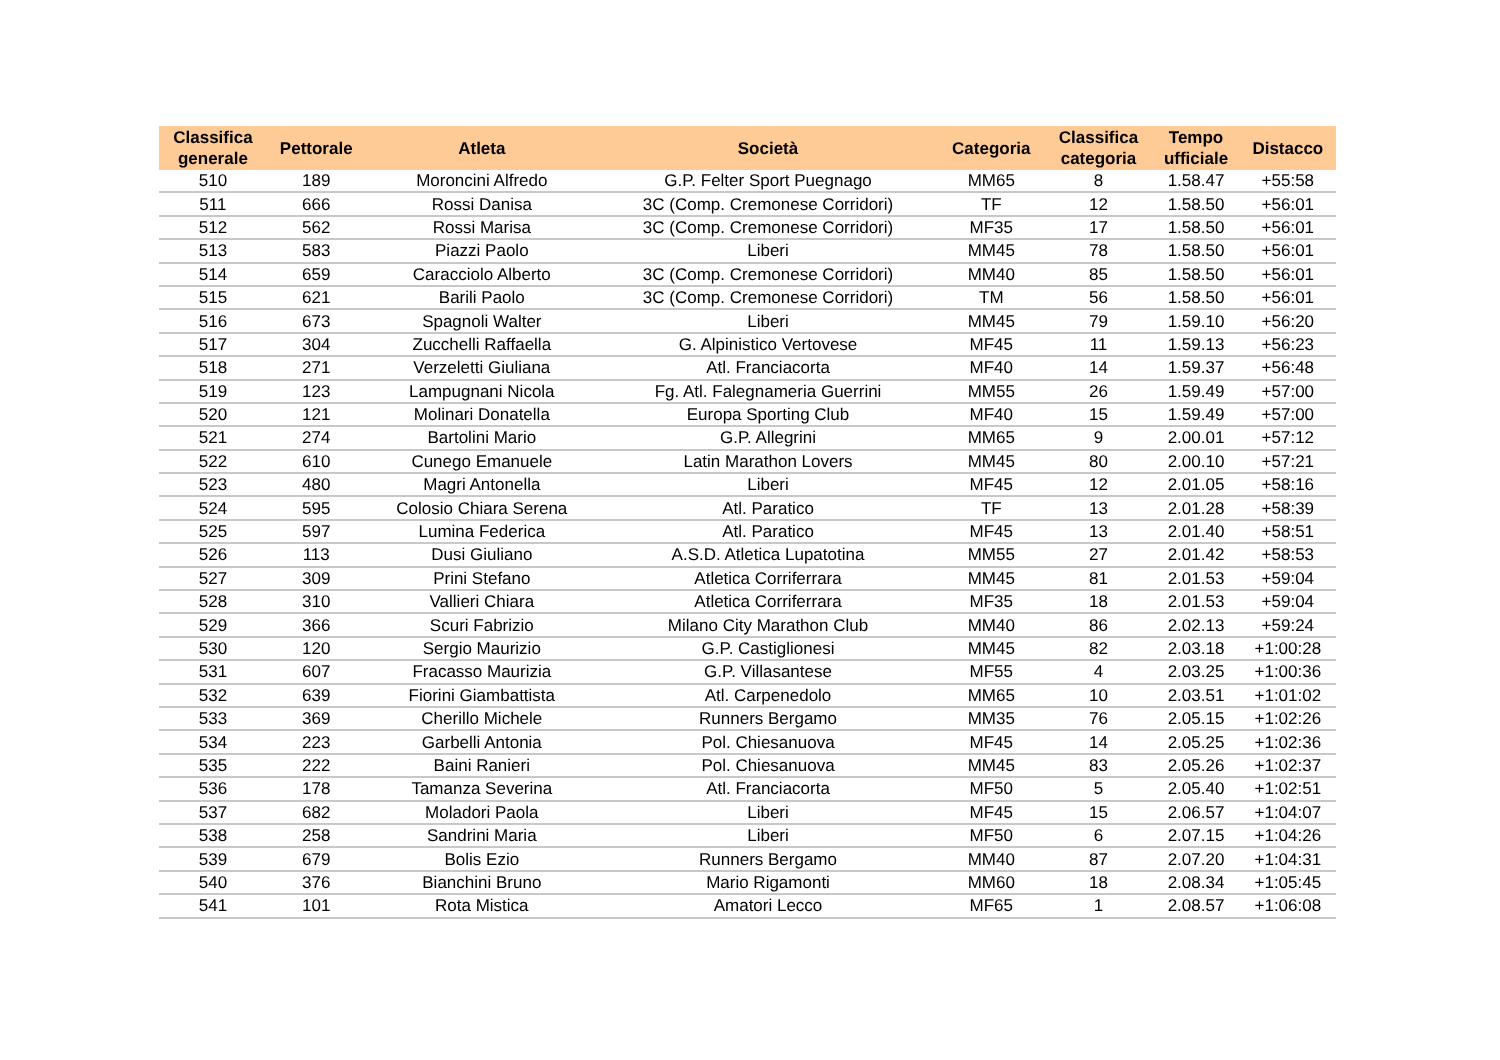| Classifica generale | Pettorale | Atleta | Società | Categoria | Classifica categoria | Tempo ufficiale | Distacco |
| --- | --- | --- | --- | --- | --- | --- | --- |
| 510 | 189 | Moroncini Alfredo | G.P. Felter Sport Puegnago | MM65 | 8 | 1.58.47 | +55:58 |
| 511 | 666 | Rossi Danisa | 3C (Comp. Cremonese Corridori) | TF | 12 | 1.58.50 | +56:01 |
| 512 | 562 | Rossi Marisa | 3C (Comp. Cremonese Corridori) | MF35 | 17 | 1.58.50 | +56:01 |
| 513 | 583 | Piazzi Paolo | Liberi | MM45 | 78 | 1.58.50 | +56:01 |
| 514 | 659 | Caracciolo Alberto | 3C (Comp. Cremonese Corridori) | MM40 | 85 | 1.58.50 | +56:01 |
| 515 | 621 | Barili Paolo | 3C (Comp. Cremonese Corridori) | TM | 56 | 1.58.50 | +56:01 |
| 516 | 673 | Spagnoli Walter | Liberi | MM45 | 79 | 1.59.10 | +56:20 |
| 517 | 304 | Zucchelli Raffaella | G. Alpinistico Vertovese | MF45 | 11 | 1.59.13 | +56:23 |
| 518 | 271 | Verzeletti Giuliana | Atl. Franciacorta | MF40 | 14 | 1.59.37 | +56:48 |
| 519 | 123 | Lampugnani Nicola | Fg. Atl. Falegnameria Guerrini | MM55 | 26 | 1.59.49 | +57:00 |
| 520 | 121 | Molinari Donatella | Europa Sporting Club | MF40 | 15 | 1.59.49 | +57:00 |
| 521 | 274 | Bartolini Mario | G.P. Allegrini | MM65 | 9 | 2.00.01 | +57:12 |
| 522 | 610 | Cunego Emanuele | Latin Marathon Lovers | MM45 | 80 | 2.00.10 | +57:21 |
| 523 | 480 | Magri Antonella | Liberi | MF45 | 12 | 2.01.05 | +58:16 |
| 524 | 595 | Colosio Chiara Serena | Atl. Paratico | TF | 13 | 2.01.28 | +58:39 |
| 525 | 597 | Lumina Federica | Atl. Paratico | MF45 | 13 | 2.01.40 | +58:51 |
| 526 | 113 | Dusi Giuliano | A.S.D. Atletica Lupatotina | MM55 | 27 | 2.01.42 | +58:53 |
| 527 | 309 | Prini Stefano | Atletica Corriferrara | MM45 | 81 | 2.01.53 | +59:04 |
| 528 | 310 | Vallieri Chiara | Atletica Corriferrara | MF35 | 18 | 2.01.53 | +59:04 |
| 529 | 366 | Scuri Fabrizio | Milano City Marathon Club | MM40 | 86 | 2.02.13 | +59:24 |
| 530 | 120 | Sergio Maurizio | G.P. Castiglionesi | MM45 | 82 | 2.03.18 | +1:00:28 |
| 531 | 607 | Fracasso Maurizia | G.P. Villasantese | MF55 | 4 | 2.03.25 | +1:00:36 |
| 532 | 639 | Fiorini Giambattista | Atl. Carpenedolo | MM65 | 10 | 2.03.51 | +1:01:02 |
| 533 | 369 | Cherillo Michele | Runners Bergamo | MM35 | 76 | 2.05.15 | +1:02:26 |
| 534 | 223 | Garbelli Antonia | Pol. Chiesanuova | MF45 | 14 | 2.05.25 | +1:02:36 |
| 535 | 222 | Baini Ranieri | Pol. Chiesanuova | MM45 | 83 | 2.05.26 | +1:02:37 |
| 536 | 178 | Tamanza Severina | Atl. Franciacorta | MF50 | 5 | 2.05.40 | +1:02:51 |
| 537 | 682 | Moladori Paola | Liberi | MF45 | 15 | 2.06.57 | +1:04:07 |
| 538 | 258 | Sandrini Maria | Liberi | MF50 | 6 | 2.07.15 | +1:04:26 |
| 539 | 679 | Bolis Ezio | Runners Bergamo | MM40 | 87 | 2.07.20 | +1:04:31 |
| 540 | 376 | Bianchini Bruno | Mario Rigamonti | MM60 | 18 | 2.08.34 | +1:05:45 |
| 541 | 101 | Rota Mistica | Amatori Lecco | MF65 | 1 | 2.08.57 | +1:06:08 |